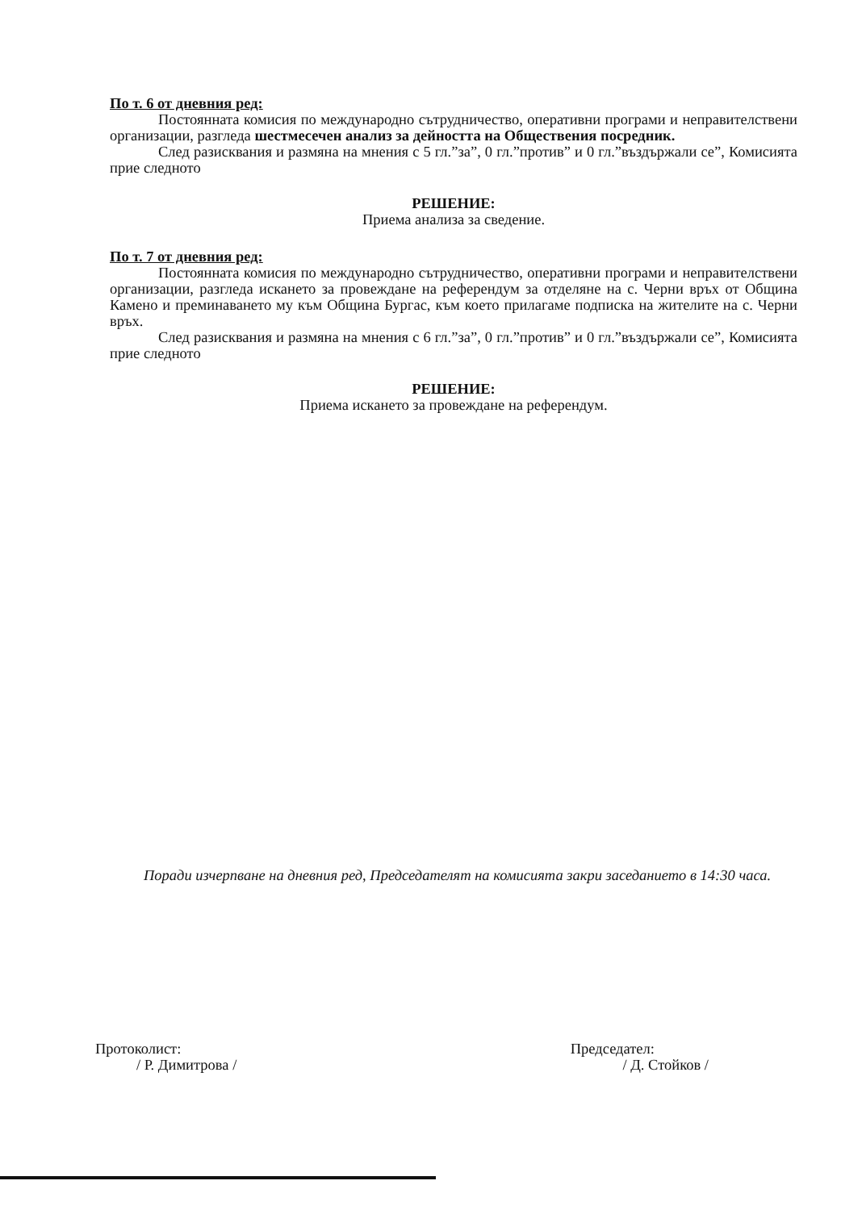По т. 6 от дневния ред:
Постоянната комисия по международно сътрудничество, оперативни програми и неправителствени организации, разгледа шестмесечен анализ за дейността на Обществения посредник.
След разисквания и размяна на мнения с 5 гл.”за”, 0 гл.”против” и 0 гл.”въздържали се”, Комисията прие следното
РЕШЕНИЕ:
Приема анализа за сведение.
По т. 7 от дневния ред:
Постоянната комисия по международно сътрудничество, оперативни програми и неправителствени организации, разгледа искането за провеждане на референдум за отделяне на с. Черни връх от Община Камено и преминаването му към Община Бургас, към което прилагаме подписка на жителите на с. Черни връх.
След разисквания и размяна на мнения с 6 гл.”за”, 0 гл.”против” и 0 гл.”въздържали се”, Комисията прие следното
РЕШЕНИЕ:
Приема искането за провеждане на референдум.
Поради изчерпване на дневния ред, Председателят на комисията закри заседанието в 14:30 часа.
Протоколист:
/ Р. Димитрова /
Председател:
/ Д. Стойков /